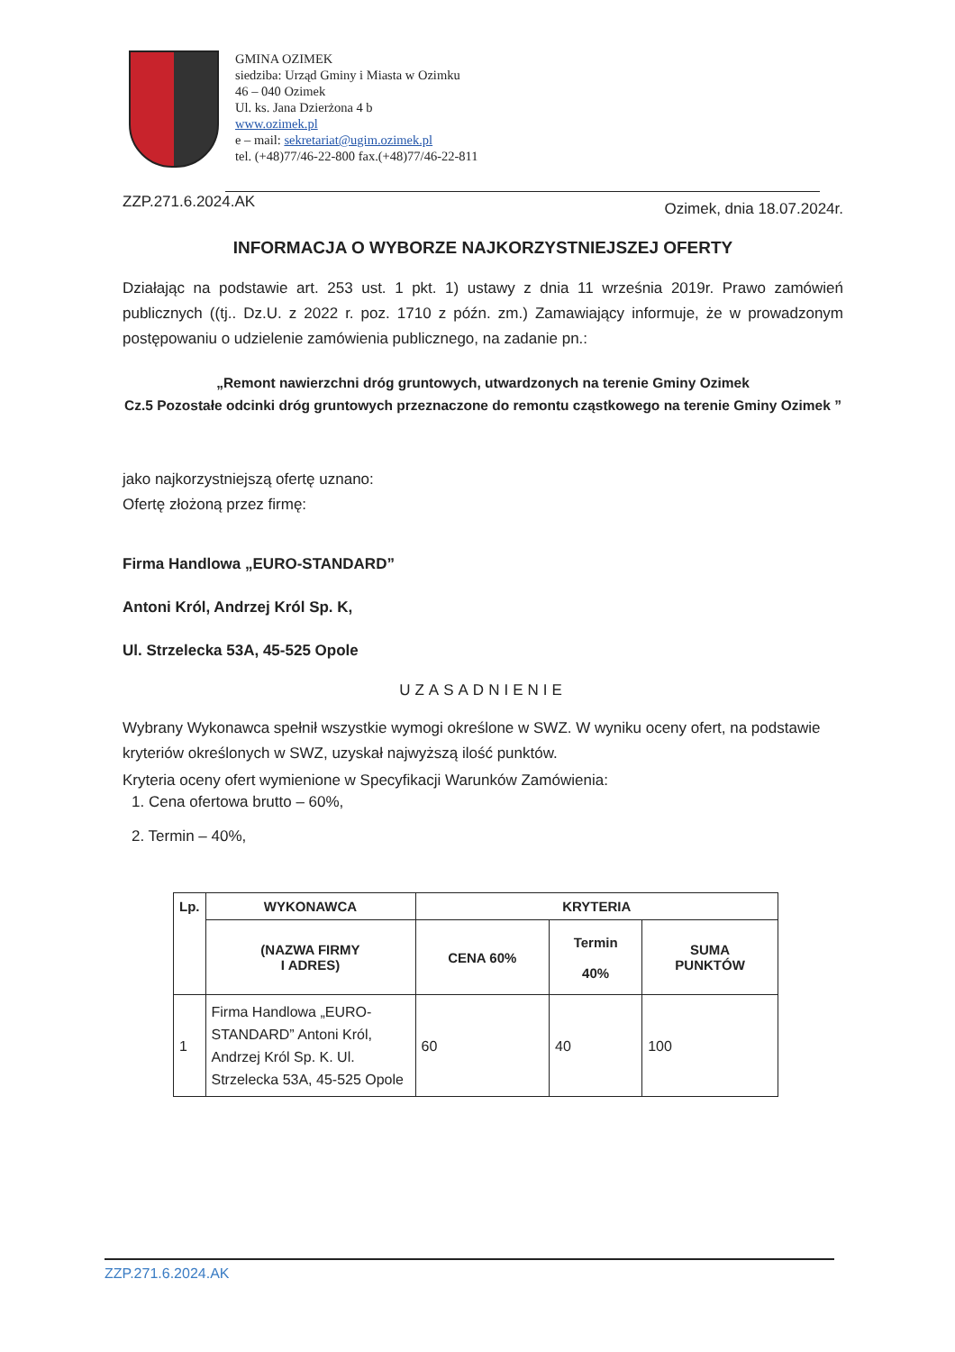GMINA OZIMEK
siedziba: Urząd Gminy i Miasta w Ozimku
46 – 040 Ozimek
Ul. ks. Jana Dzierżona 4 b
www.ozimek.pl
e – mail: sekretariat@ugim.ozimek.pl
tel. (+48)77/46-22-800 fax.(+48)77/46-22-811
ZZP.271.6.2024.AK Ozimek, dnia 18.07.2024r.
INFORMACJA O WYBORZE NAJKORZYSTNIEJSZEJ OFERTY
Działając na podstawie art. 253 ust. 1 pkt. 1) ustawy z dnia 11 września 2019r. Prawo zamówień publicznych ((tj.. Dz.U. z 2022 r. poz. 1710 z późn. zm.) Zamawiający informuje, że w prowadzonym postępowaniu o udzielenie zamówienia publicznego, na zadanie pn.:
„Remont nawierzchni dróg gruntowych, utwardzonych na terenie Gminy Ozimek
Cz.5 Pozostałe odcinki dróg gruntowych przeznaczone do remontu cząstkowego na terenie Gminy Ozimek ”
jako najkorzystniejszą ofertę uznano:
Ofertę złożoną przez firmę:
Firma Handlowa „EURO-STANDARD”
Antoni Król, Andrzej Król Sp. K,
Ul. Strzelecka 53A, 45-525 Opole
UZASADNIENIE
Wybrany Wykonawca spełnił wszystkie wymogi określone w SWZ. W wyniku oceny ofert, na podstawie kryteriów określonych w SWZ, uzyskał najwyższą ilość punktów.
Kryteria oceny ofert wymienione w Specyfikacji Warunków Zamówienia:
1. Cena ofertowa brutto – 60%,
2. Termin – 40%,
| Lp. | WYKONAWCA | KRYTERIA | | |
| --- | --- | --- | --- | --- |
| | (NAZWA FIRMY I ADRES) | CENA 60% | Termin 40% | SUMA PUNKTÓW |
| 1 | Firma Handlowa „EURO-STANDARD” Antoni Król, Andrzej Król Sp. K. Ul. Strzelecka 53A, 45-525 Opole | 60 | 40 | 100 |
ZZP.271.6.2024.AK